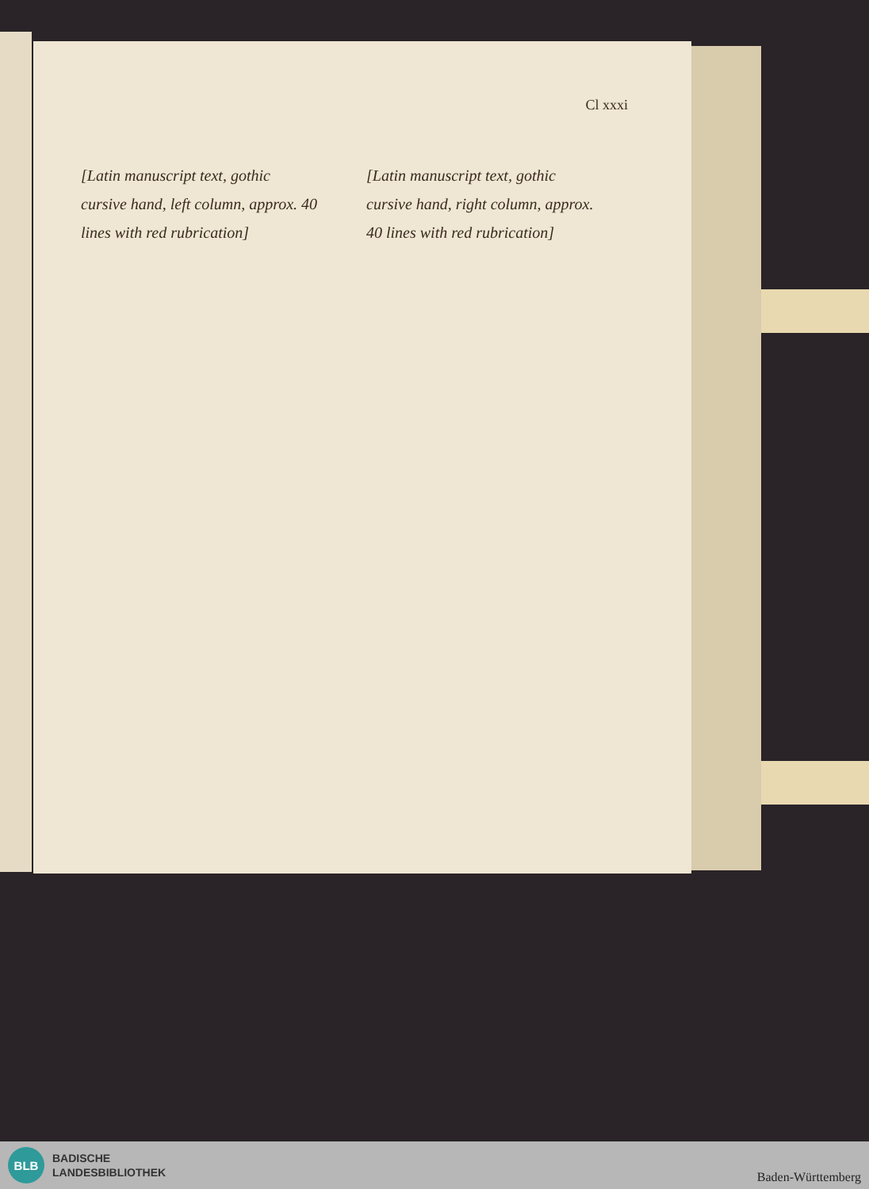Cl xxxi
[Latin manuscript text, gothic cursive hand, left column, approx. 40 lines with red rubrication]
[Latin manuscript text, gothic cursive hand, right column, approx. 40 lines with red rubrication]
BLB
BADISCHE
LANDESBIBLIOTHEK
Baden-Württemberg